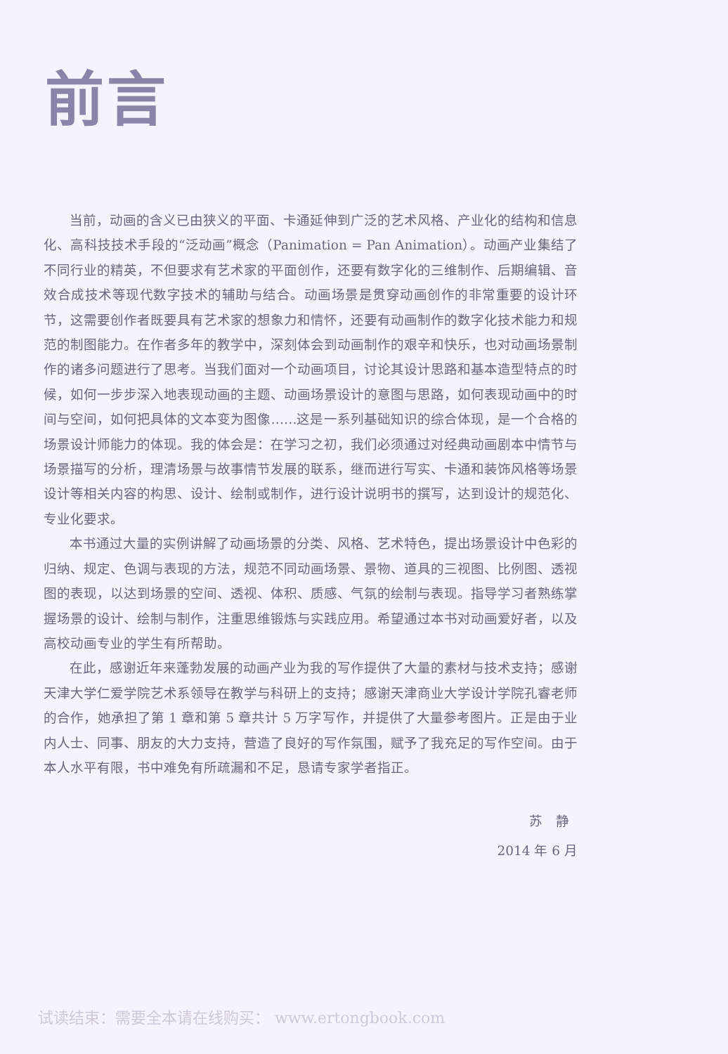前言
当前，动画的含义已由狭义的平面、卡通延伸到广泛的艺术风格、产业化的结构和信息化、高科技技术手段的“泛动画”概念（Panimation = Pan Animation）。动画产业集结了不同行业的精英，不但要求有艺术家的平面创作，还要有数字化的三维制作、后期编辑、音效合成技术等现代数字技术的辅助与结合。动画场景是贯穿动画创作的非常重要的设计环节，这需要创作者既要具有艺术家的想象力和情怀，还要有动画制作的数字化技术能力和规范的制图能力。在作者多年的教学中，深刻体会到动画制作的艰辛和快乐，也对动画场景制作的诸多问题进行了思考。当我们面对一个动画项目，讨论其设计思路和基本造型特点的时候，如何一步步深入地表现动画的主题、动画场景设计的意图与思路，如何表现动画中的时间与空间，如何把具体的文本变为图像……这是一系列基础知识的综合体现，是一个合格的场景设计师能力的体现。我的体会是：在学习之初，我们必须通过对经典动画剧本中情节与场景描写的分析，理清场景与故事情节发展的联系，继而进行写实、卡通和装饰风格等场景设计等相关内容的构思、设计、绘制或制作，进行设计说明书的撰写，达到设计的规范化、专业化要求。
本书通过大量的实例讲解了动画场景的分类、风格、艺术特色，提出场景设计中色彩的归纳、规定、色调与表现的方法，规范不同动画场景、景物、道具的三视图、比例图、透视图的表现，以达到场景的空间、透视、体积、质感、气氛的绘制与表现。指导学习者熟练掌握场景的设计、绘制与制作，注重思维锻炼与实践应用。希望通过本书对动画爱好者，以及高校动画专业的学生有所帮助。
在此，感谢近年来蓬勃发展的动画产业为我的写作提供了大量的素材与技术支持；感谢天津大学仁爱学院艺术系领导在教学与科研上的支持；感谢天津商业大学设计学院孔睿老师的合作，她承担了第 1 章和第 5 章共计 5 万字写作，并提供了大量参考图片。正是由于业内人士、同事、朋友的大力支持，营造了良好的写作氛围，赋予了我充足的写作空间。由于本人水平有限，书中难免有所疏漏和不足，恳请专家学者指正。
苏　静
2014 年 6 月
试读结束：需要全本请在线购买： www.ertongbook.com